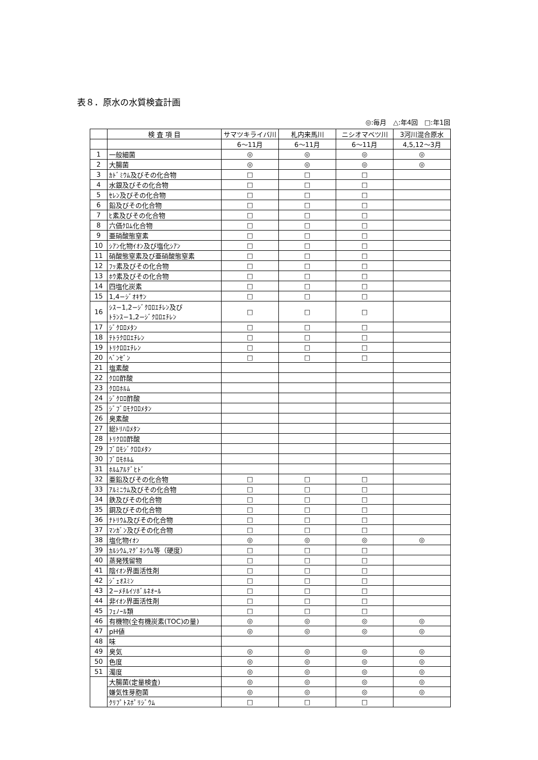表８．原水の水質検査計画
◎:毎月　△:年4回　□:年1回
| | 検 査 項 目 | サマツキライバ川 | 札内来馬川 | ニシオマベツ川 | 3河川混合原水 |
| --- | --- | --- | --- | --- | --- |
| | | 6〜11月 | 6〜11月 | 6〜11月 | 4,5,12〜3月 |
| 1 | 一般細菌 | ◎ | ◎ | ◎ | ◎ |
| 2 | 大腸菌 | ◎ | ◎ | ◎ | ◎ |
| 3 | ｶﾄﾞﾐｳﾑ及びその化合物 | □ | □ | □ | |
| 4 | 水銀及びその化合物 | □ | □ | □ | |
| 5 | ｾﾚﾝ及びその化合物 | □ | □ | □ | |
| 6 | 鉛及びその化合物 | □ | □ | □ | |
| 7 | ﾋ素及びその化合物 | □ | □ | □ | |
| 8 | 六価ｸﾛﾑ化合物 | □ | □ | □ | |
| 9 | 亜硝酸態窒素 | □ | □ | □ | |
| 10 | ｼｱﾝ化物ｲｵﾝ及び塩化ｼｱﾝ | □ | □ | □ | |
| 11 | 硝酸態窒素及び亜硝酸態窒素 | □ | □ | □ | |
| 12 | ﾌｯ素及びその化合物 | □ | □ | □ | |
| 13 | ﾎｳ素及びその化合物 | □ | □ | □ | |
| 14 | 四塩化炭素 | □ | □ | □ | |
| 15 | 1,4−ｼﾞｵｷｻﾝ | □ | □ | □ | |
| 16 | ｼｽ−1,2−ｼﾞｸﾛﾛｴﾁﾚﾝ及び ﾄﾗﾝｽ−1,2−ｼﾞｸﾛﾛｴﾁﾚﾝ | □ | □ | □ | |
| 17 | ｼﾞｸﾛﾛﾒﾀﾝ | □ | □ | □ | |
| 18 | ﾃﾄﾗｸﾛﾛｴﾁﾚﾝ | □ | □ | □ | |
| 19 | ﾄﾘｸﾛﾛｴﾁﾚﾝ | □ | □ | □ | |
| 20 | ﾍﾞﾝｾﾞﾝ | □ | □ | □ | |
| 21 | 塩素酸 | | | | |
| 22 | ｸﾛﾛ酢酸 | | | | |
| 23 | ｸﾛﾛﾎﾙﾑ | | | | |
| 24 | ｼﾞｸﾛﾛ酢酸 | | | | |
| 25 | ｼﾞﾌﾞﾛﾓｸﾛﾛﾒﾀﾝ | | | | |
| 26 | 臭素酸 | | | | |
| 27 | 総ﾄﾘﾊﾛﾒﾀﾝ | | | | |
| 28 | ﾄﾘｸﾛﾛ酢酸 | | | | |
| 29 | ﾌﾞﾛﾓｼﾞｸﾛﾛﾒﾀﾝ | | | | |
| 30 | ﾌﾞﾛﾓﾎﾙﾑ | | | | |
| 31 | ﾎﾙﾑｱﾙﾃﾞﾋﾄﾞ | | | | |
| 32 | 亜鉛及びその化合物 | □ | □ | □ | |
| 33 | ｱﾙﾐﾆｳﾑ及びその化合物 | □ | □ | □ | |
| 34 | 鉄及びその化合物 | □ | □ | □ | |
| 35 | 銅及びその化合物 | □ | □ | □ | |
| 36 | ﾅﾄﾘｳﾑ及びその化合物 | □ | □ | □ | |
| 37 | ﾏﾝｶﾞﾝ及びその化合物 | □ | □ | □ | |
| 38 | 塩化物ｲｵﾝ | ◎ | ◎ | ◎ | ◎ |
| 39 | ｶﾙｼｳﾑ,ﾏｸﾞﾈｼｳﾑ等（硬度） | □ | □ | □ | |
| 40 | 蒸発残留物 | □ | □ | □ | |
| 41 | 陰ｲｵﾝ界面活性剤 | □ | □ | □ | |
| 42 | ｼﾞｪｵｽﾐﾝ | □ | □ | □ | |
| 43 | 2−ﾒﾁﾙｲｿﾎﾞﾙﾈｵｰﾙ | □ | □ | □ | |
| 44 | 非ｲｵﾝ界面活性剤 | □ | □ | □ | |
| 45 | ﾌｪﾉｰﾙ類 | □ | □ | □ | |
| 46 | 有機物(全有機炭素(TOC)の量) | ◎ | ◎ | ◎ | ◎ |
| 47 | pH値 | ◎ | ◎ | ◎ | ◎ |
| 48 | 味 | | | | |
| 49 | 臭気 | ◎ | ◎ | ◎ | ◎ |
| 50 | 色度 | ◎ | ◎ | ◎ | ◎ |
| 51 | 濁度 | ◎ | ◎ | ◎ | ◎ |
| | 大腸菌(定量検査) | ◎ | ◎ | ◎ | ◎ |
| | 嫌気性芽胞菌 | ◎ | ◎ | ◎ | ◎ |
| | ｸﾘﾌﾟﾄｽﾎﾟﾘｼﾞｳﾑ | □ | □ | □ | |